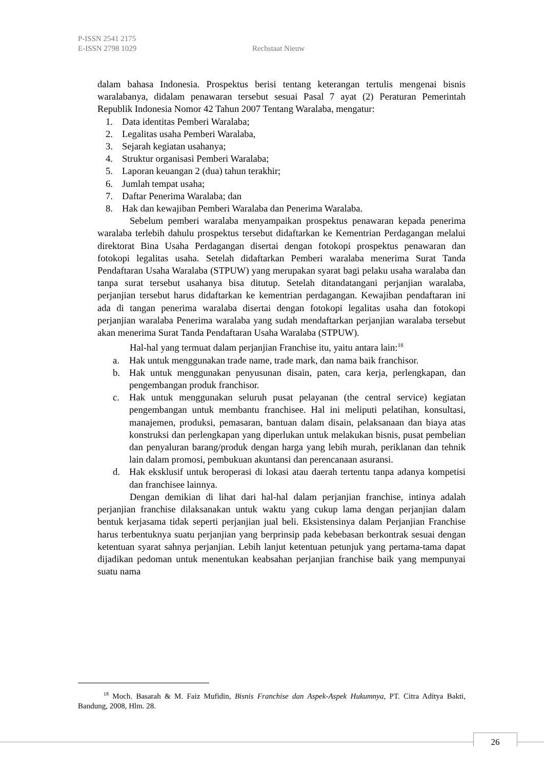P-ISSN 2541 2175
E-ISSN 2798 1029
Rechstaat Nieuw
dalam bahasa Indonesia. Prospektus berisi tentang keterangan tertulis mengenai bisnis waralabanya, didalam penawaran tersebut sesuai Pasal 7 ayat (2) Peraturan Pemerintah Republik Indonesia Nomor 42 Tahun 2007 Tentang Waralaba, mengatur:
1. Data identitas Pemberi Waralaba;
2. Legalitas usaha Pemberi Waralaba,
3. Sejarah kegiatan usahanya;
4. Struktur organisasi Pemberi Waralaba;
5. Laporan keuangan 2 (dua) tahun terakhir;
6. Jumlah tempat usaha;
7. Daftar Penerima Waralaba; dan
8. Hak dan kewajiban Pemberi Waralaba dan Penerima Waralaba.
Sebelum pemberi waralaba menyampaikan prospektus penawaran kepada penerima waralaba terlebih dahulu prospektus tersebut didaftarkan ke Kementrian Perdagangan melalui direktorat Bina Usaha Perdagangan disertai dengan fotokopi prospektus penawaran dan fotokopi legalitas usaha. Setelah didaftarkan Pemberi waralaba menerima Surat Tanda Pendaftaran Usaha Waralaba (STPUW) yang merupakan syarat bagi pelaku usaha waralaba dan tanpa surat tersebut usahanya bisa ditutup. Setelah ditandatangani perjanjian waralaba, perjanjian tersebut harus didaftarkan ke kementrian perdagangan. Kewajiban pendaftaran ini ada di tangan penerima waralaba disertai dengan fotokopi legalitas usaha dan fotokopi perjanjian waralaba Penerima waralaba yang sudah mendaftarkan perjanjian waralaba tersebut akan menerima Surat Tanda Pendaftaran Usaha Waralaba (STPUW).
Hal-hal yang termuat dalam perjanjian Franchise itu, yaitu antara lain:<sup>18</sup>
a. Hak untuk menggunakan trade name, trade mark, dan nama baik franchisor.
b. Hak untuk menggunakan penyusunan disain, paten, cara kerja, perlengkapan, dan pengembangan produk franchisor.
c. Hak untuk menggunakan seluruh pusat pelayanan (the central service) kegiatan pengembangan untuk membantu franchisee. Hal ini meliputi pelatihan, konsultasi, manajemen, produksi, pemasaran, bantuan dalam disain, pelaksanaan dan biaya atas konstruksi dan perlengkapan yang diperlukan untuk melakukan bisnis, pusat pembelian dan penyaluran barang/produk dengan harga yang lebih murah, periklanan dan tehnik lain dalam promosi, pembukuan akuntansi dan perencanaan asuransi.
d. Hak eksklusif untuk beroperasi di lokasi atau daerah tertentu tanpa adanya kompetisi dan franchisee lainnya.
Dengan demikian di lihat dari hal-hal dalam perjanjian franchise, intinya adalah perjanjian franchise dilaksanakan untuk waktu yang cukup lama dengan perjanjian dalam bentuk kerjasama tidak seperti perjanjian jual beli. Eksistensinya dalam Perjanjian Franchise harus terbentuknya suatu perjanjian yang berprinsip pada kebebasan berkontrak sesuai dengan ketentuan syarat sahnya perjanjian. Lebih lanjut ketentuan petunjuk yang pertama-tama dapat dijadikan pedoman untuk menentukan keabsahan perjanjian franchise baik yang mempunyai suatu nama
<sup>18</sup> Moch. Basarah & M. Faiz Mufidin, Bisnis Franchise dan Aspek-Aspek Hukumnya, PT. Citra Aditya Bakti, Bandung, 2008, Hlm. 28.
26